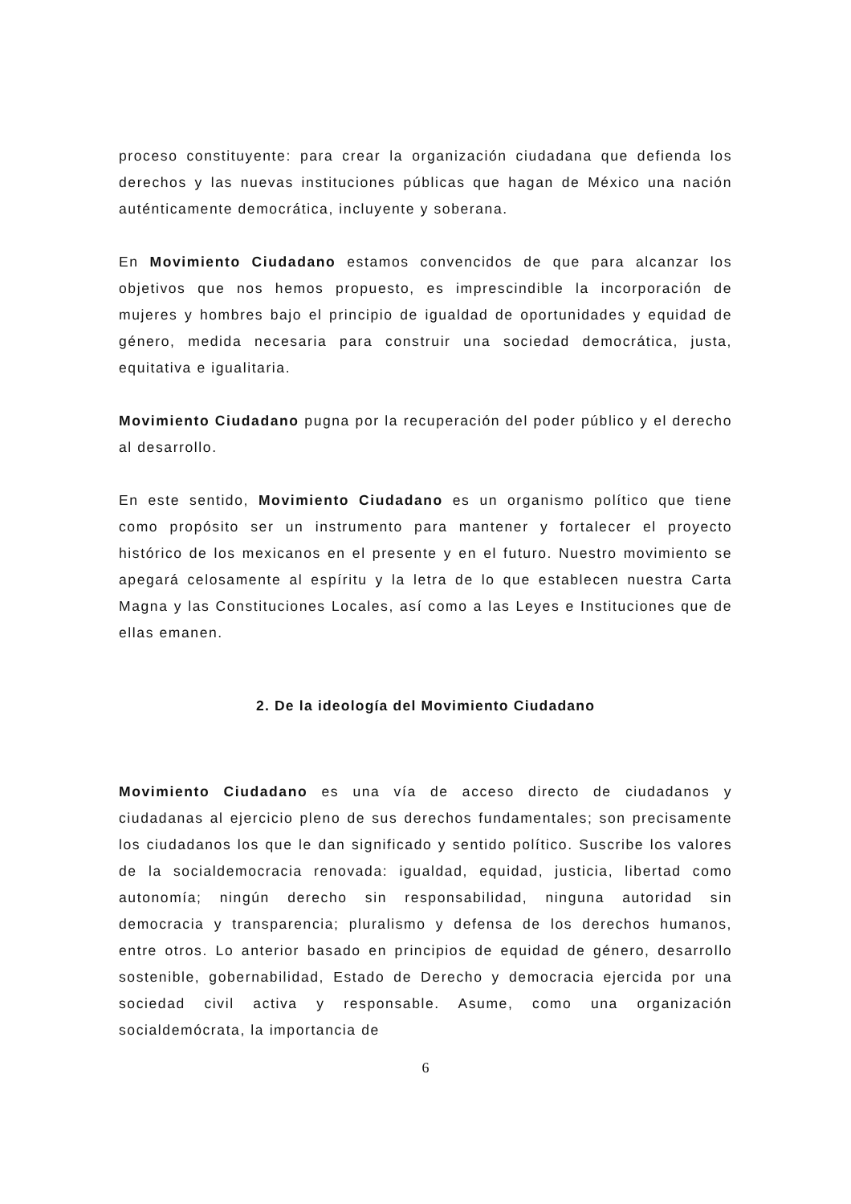proceso constituyente: para crear la organización ciudadana que defienda los derechos y las nuevas instituciones públicas que hagan de México una nación auténticamente democrática, incluyente y soberana.
En Movimiento Ciudadano estamos convencidos de que para alcanzar los objetivos que nos hemos propuesto, es imprescindible la incorporación de mujeres y hombres bajo el principio de igualdad de oportunidades y equidad de género, medida necesaria para construir una sociedad democrática, justa, equitativa e igualitaria.
Movimiento Ciudadano pugna por la recuperación del poder público y el derecho al desarrollo.
En este sentido, Movimiento Ciudadano es un organismo político que tiene como propósito ser un instrumento para mantener y fortalecer el proyecto histórico de los mexicanos en el presente y en el futuro. Nuestro movimiento se apegará celosamente al espíritu y la letra de lo que establecen nuestra Carta Magna y las Constituciones Locales, así como a las Leyes e Instituciones que de ellas emanen.
2. De la ideología del Movimiento Ciudadano
Movimiento Ciudadano es una vía de acceso directo de ciudadanos y ciudadanas al ejercicio pleno de sus derechos fundamentales; son precisamente los ciudadanos los que le dan significado y sentido político. Suscribe los valores de la socialdemocracia renovada: igualdad, equidad, justicia, libertad como autonomía; ningún derecho sin responsabilidad, ninguna autoridad sin democracia y transparencia; pluralismo y defensa de los derechos humanos, entre otros. Lo anterior basado en principios de equidad de género, desarrollo sostenible, gobernabilidad, Estado de Derecho y democracia ejercida por una sociedad civil activa y responsable. Asume, como una organización socialdemócrata, la importancia de
6